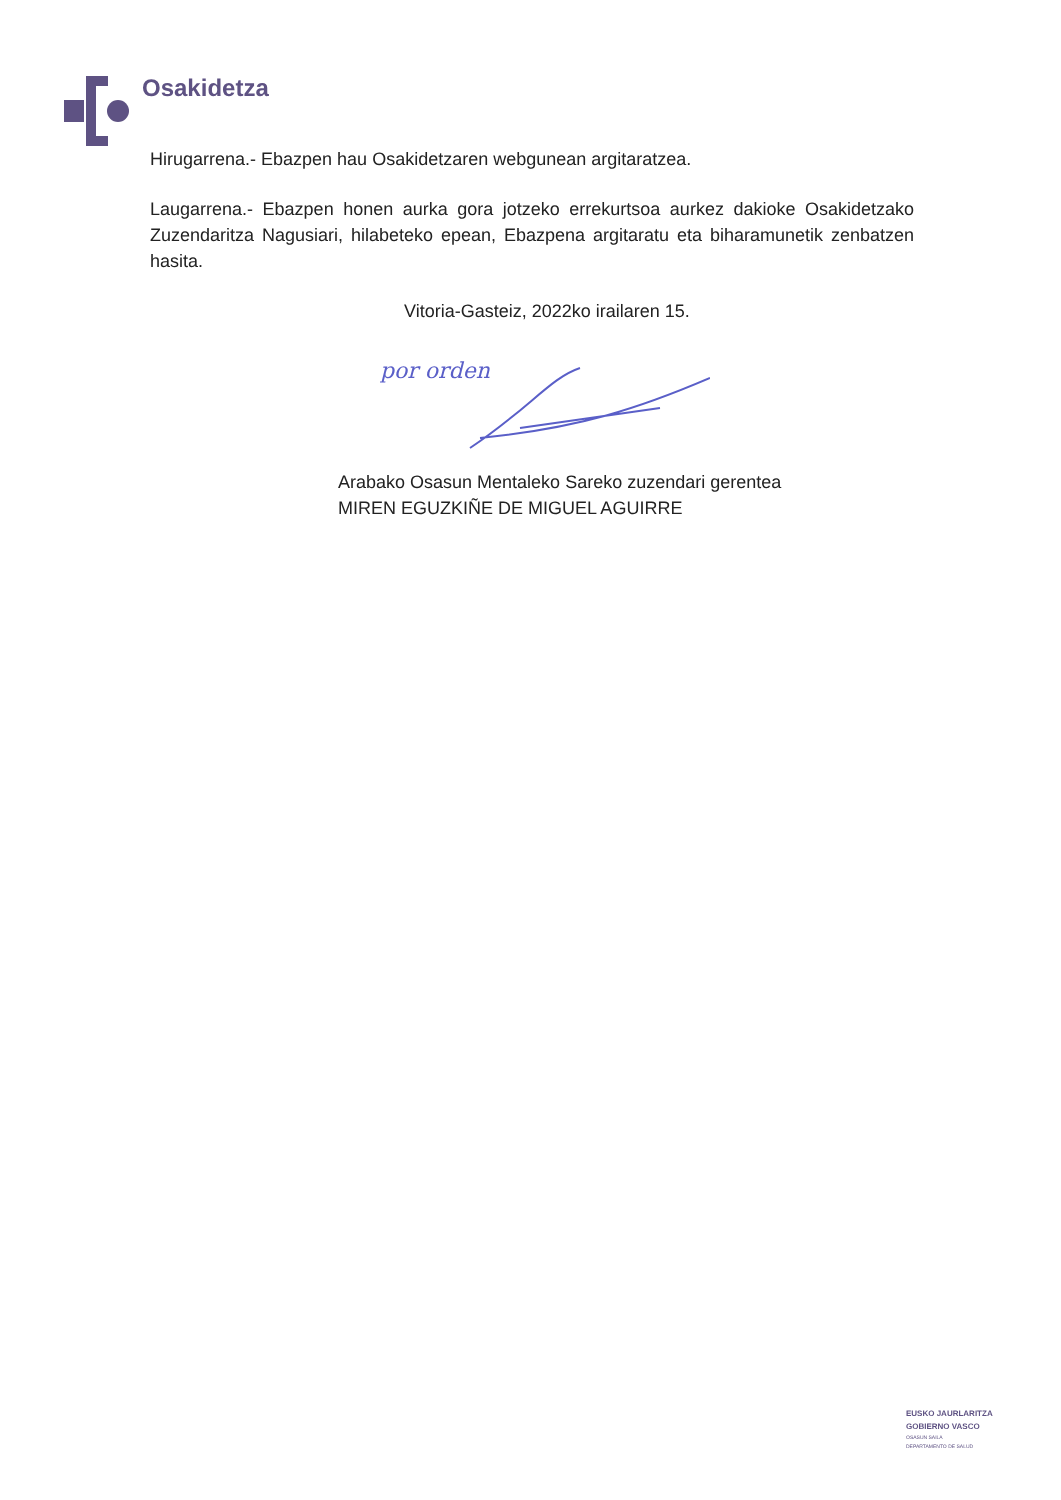Osakidetza
Hirugarrena.- Ebazpen hau Osakidetzaren webgunean argitaratzea.
Laugarrena.- Ebazpen honen aurka gora jotzeko errekurtsoa aurkez dakioke Osakidetzako Zuzendaritza Nagusiari, hilabeteko epean, Ebazpena argitaratu eta biharamunetik zenbatzen hasita.
Vitoria-Gasteiz, 2022ko irailaren 15.
por orden
Arabako Osasun Mentaleko Sareko zuzendari gerentea
MIREN EGUZKIÑE DE MIGUEL AGUIRRE
EUSKO JAURLARITZA
GOBIERNO VASCO
OSASUN SAILA
DEPARTAMENTO DE SALUD